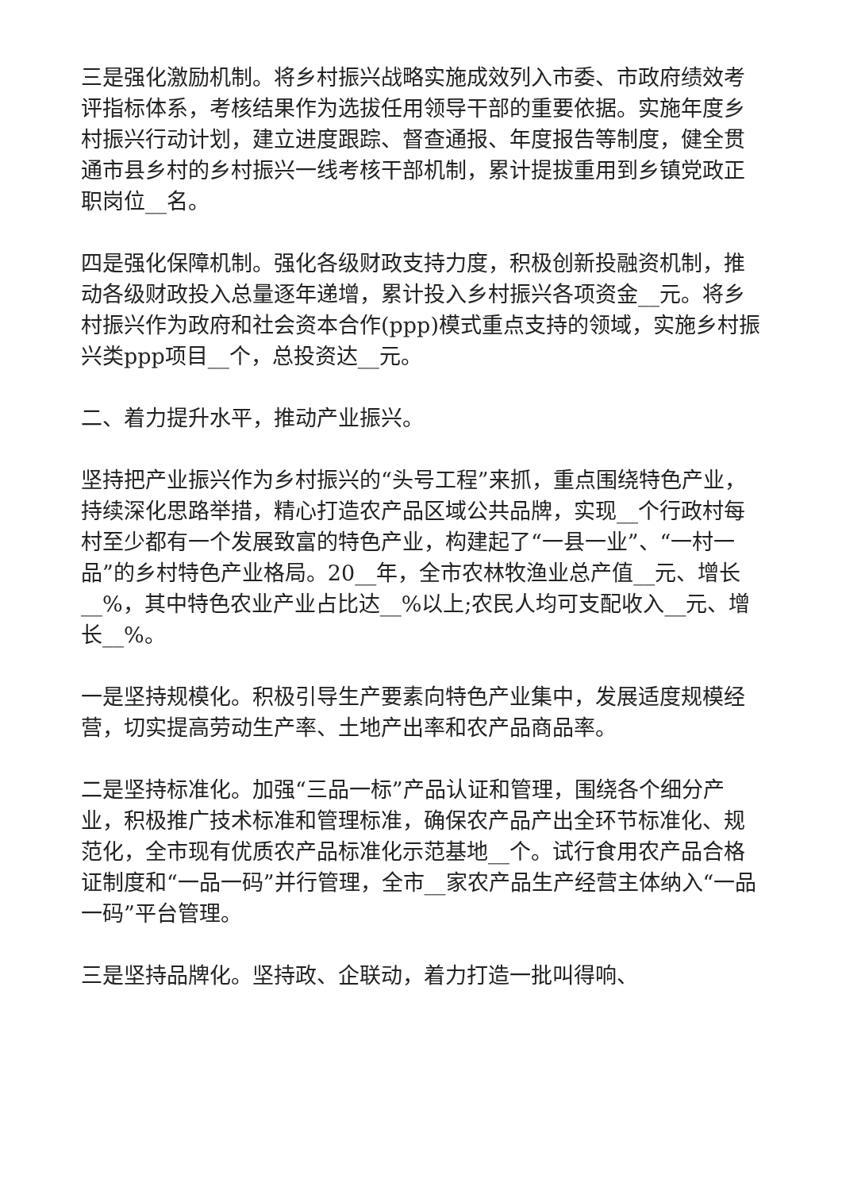三是强化激励机制。将乡村振兴战略实施成效列入市委、市政府绩效考评指标体系，考核结果作为选拔任用领导干部的重要依据。实施年度乡村振兴行动计划，建立进度跟踪、督查通报、年度报告等制度，健全贯通市县乡村的乡村振兴一线考核干部机制，累计提拔重用到乡镇党政正职岗位__名。
四是强化保障机制。强化各级财政支持力度，积极创新投融资机制，推动各级财政投入总量逐年递增，累计投入乡村振兴各项资金__元。将乡村振兴作为政府和社会资本合作(ppp)模式重点支持的领域，实施乡村振兴类ppp项目__个，总投资达__元。
二、着力提升水平，推动产业振兴。
坚持把产业振兴作为乡村振兴的“头号工程”来抓，重点围绕特色产业，持续深化思路举措，精心打造农产品区域公共品牌，实现__个行政村每村至少都有一个发展致富的特色产业，构建起了“一县一业”、“一村一品”的乡村特色产业格局。20__年，全市农林牧渔业总产值__元、增长__%，其中特色农业产业占比达__%以上;农民人均可支配收入__元、增长__%。
一是坚持规模化。积极引导生产要素向特色产业集中，发展适度规模经营，切实提高劳动生产率、土地产出率和农产品商品率。
二是坚持标准化。加强“三品一标”产品认证和管理，围绕各个细分产业，积极推广技术标准和管理标准，确保农产品产出全环节标准化、规范化，全市现有优质农产品标准化示范基地__个。试行食用农产品合格证制度和“一品一码”并行管理，全市__家农产品生产经营主体纳入“一品一码”平台管理。
三是坚持品牌化。坚持政、企联动，着力打造一批叫得响、